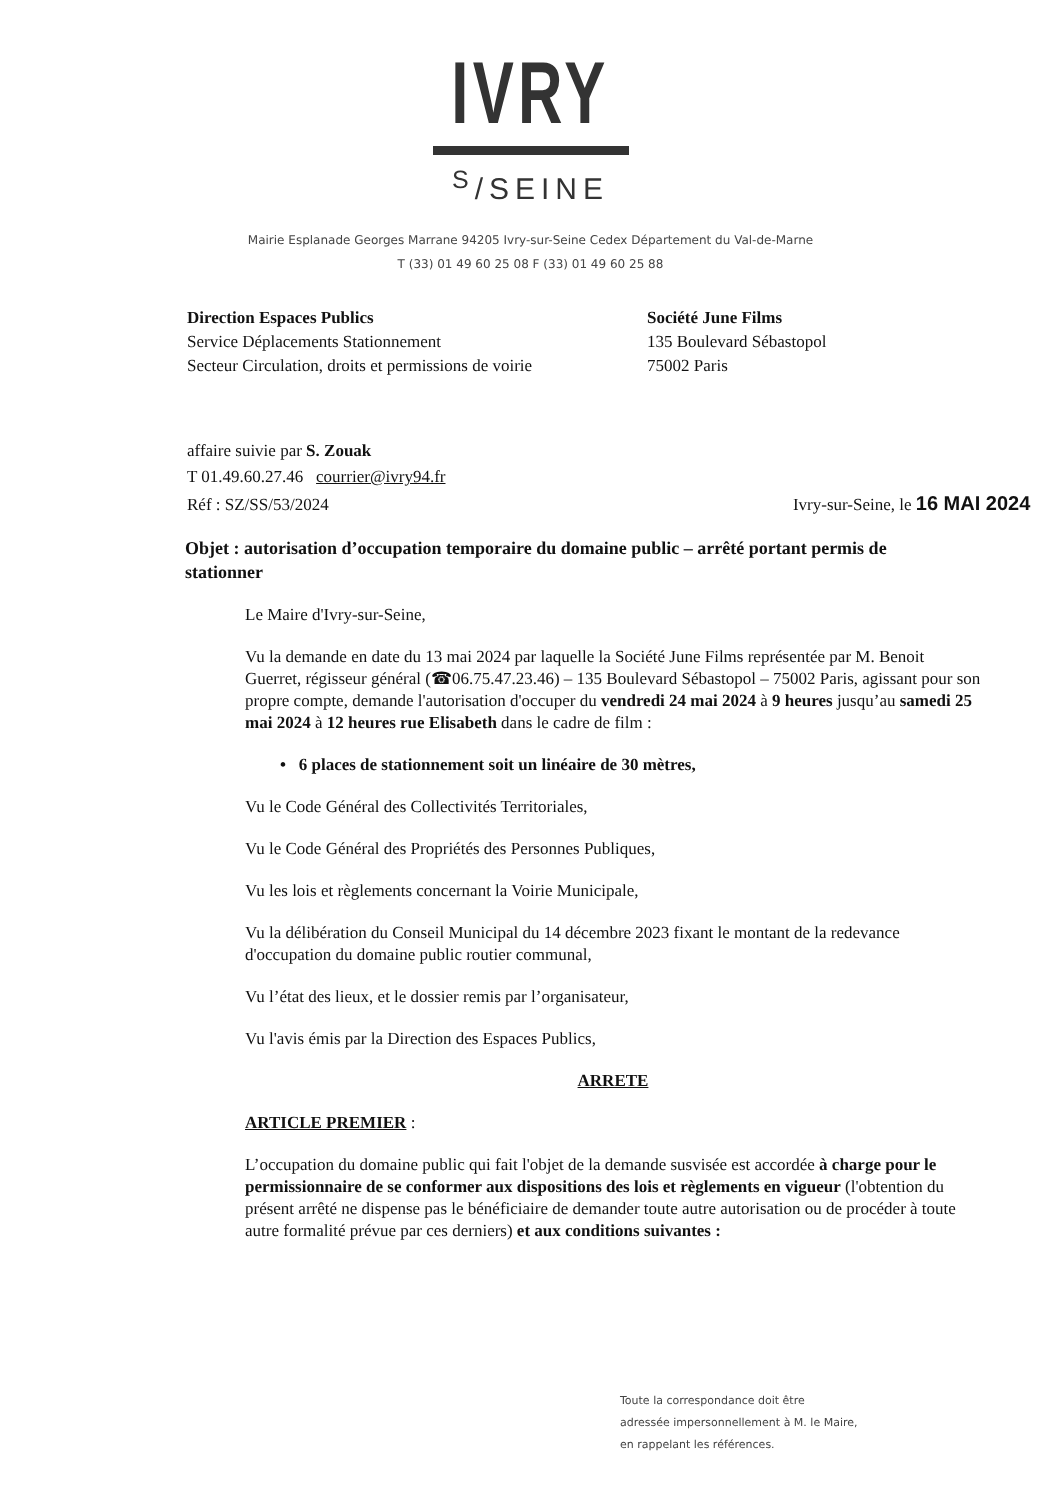IVRY
<sup>S</sup>/SEINE
Mairie Esplanade Georges Marrane 94205 Ivry-sur-Seine Cedex Département du Val-de-Marne
T (33) 01 49 60 25 08 F (33) 01 49 60 25 88
Direction Espaces Publics
Service Déplacements Stationnement
Secteur Circulation, droits et permissions de voirie
Société June Films
135 Boulevard Sébastopol
75002 Paris
affaire suivie par S. Zouak
T 01.49.60.27.46 courrier@ivry94.fr
Réf : SZ/SS/53/2024 Ivry-sur-Seine, le 16 MAI 2024
Objet : autorisation d’occupation temporaire du domaine public – arrêté portant permis de stationner
Le Maire d'Ivry-sur-Seine,
Vu la demande en date du 13 mai 2024 par laquelle la Société June Films représentée par M. Benoit Guerret, régisseur général (☎06.75.47.23.46) – 135 Boulevard Sébastopol – 75002 Paris, agissant pour son propre compte, demande l'autorisation d'occuper du vendredi 24 mai 2024 à 9 heures jusqu’au samedi 25 mai 2024 à 12 heures rue Elisabeth dans le cadre de film :
• 6 places de stationnement soit un linéaire de 30 mètres,
Vu le Code Général des Collectivités Territoriales,
Vu le Code Général des Propriétés des Personnes Publiques,
Vu les lois et règlements concernant la Voirie Municipale,
Vu la délibération du Conseil Municipal du 14 décembre 2023 fixant le montant de la redevance d'occupation du domaine public routier communal,
Vu l’état des lieux, et le dossier remis par l’organisateur,
Vu l'avis émis par la Direction des Espaces Publics,
ARRETE
ARTICLE PREMIER :
L’occupation du domaine public qui fait l'objet de la demande susvisée est accordée à charge pour le permissionnaire de se conformer aux dispositions des lois et règlements en vigueur (l'obtention du présent arrêté ne dispense pas le bénéficiaire de demander toute autre autorisation ou de procéder à toute autre formalité prévue par ces derniers) et aux conditions suivantes :
Toute la correspondance doit être
adressée impersonnellement à M. le Maire,
en rappelant les références.